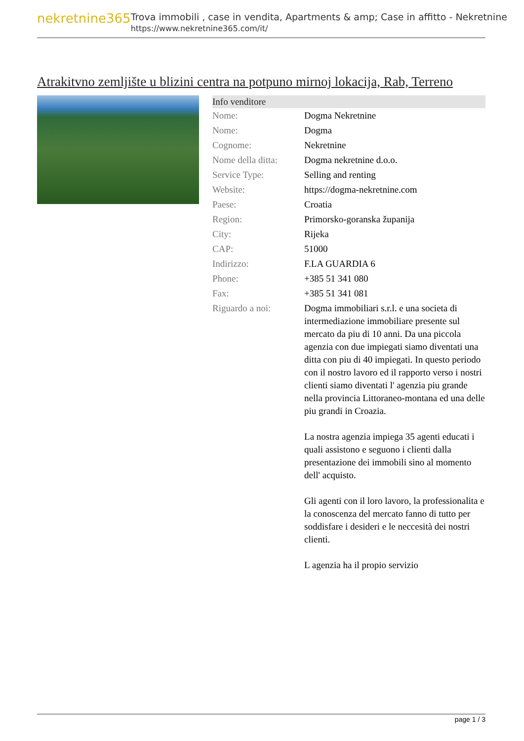nekretnine365
Trova immobili , case in vendita, Apartments & amp; Case in affitto - Nekretnine
https://www.nekretnine365.com/it/
Atrakitvno zemljište u blizini centra na potpuno mirnoj lokacija, Rab, Terreno
| Info venditore | |
| --- | --- |
| Nome: | Dogma Nekretnine |
| Nome: | Dogma |
| Cognome: | Nekretnine |
| Nome della ditta: | Dogma nekretnine d.o.o. |
| Service Type: | Selling and renting |
| Website: | https://dogma-nekretnine.com |
| Paese: | Croatia |
| Region: | Primorsko-goranska županija |
| City: | Rijeka |
| CAP: | 51000 |
| Indirizzo: | F.LA GUARDIA 6 |
| Phone: | +385 51 341 080 |
| Fax: | +385 51 341 081 |
| Riguardo a noi: | Dogma immobiliari s.r.l. e una societa di intermediazione immobiliare presente sul mercato da piu di 10 anni. Da una piccola agenzia con due impiegati siamo diventati una ditta con piu di 40 impiegati. In questo periodo con il nostro lavoro ed il rapporto verso i nostri clienti siamo diventati l' agenzia piu grande nella provincia Littoraneo-montana ed una delle piu grandi in Croazia. La nostra agenzia impiega 35 agenti educati i quali assistono e seguono i clienti dalla presentazione dei immobili sino al momento dell' acquisto. Gli agenti con il loro lavoro, la professionalita e la conoscenza del mercato fanno di tutto per soddisfare i desideri e le neccesità dei nostri clienti. L agenzia ha il propio servizio |
page 1 / 3